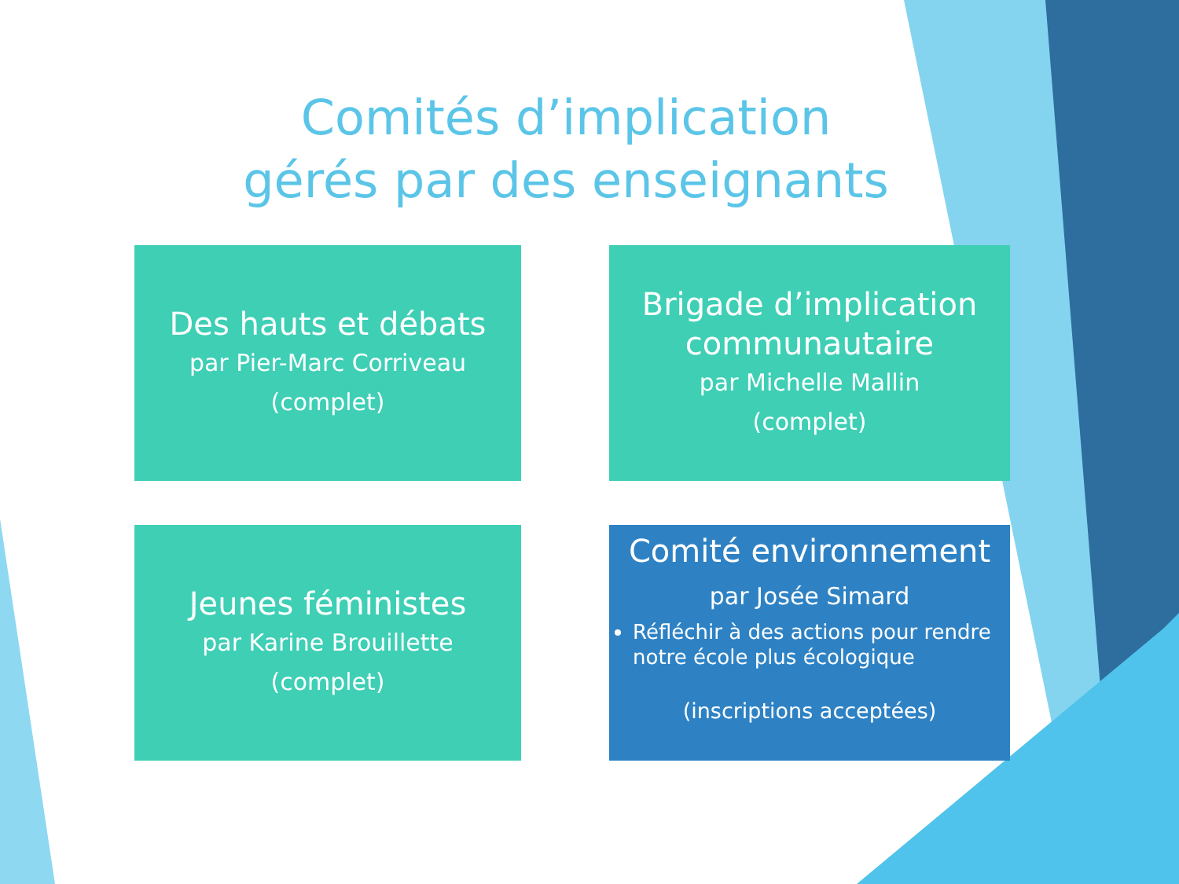Comités d’implication
gérés par des enseignants
Des hauts et débats
par Pier-Marc Corriveau
(complet)
Brigade d’implication communautaire
par Michelle Mallin
(complet)
Jeunes féministes
par Karine Brouillette
(complet)
Comité environnement
par Josée Simard
Réfléchir à des actions pour rendre notre école plus écologique
(inscriptions acceptées)